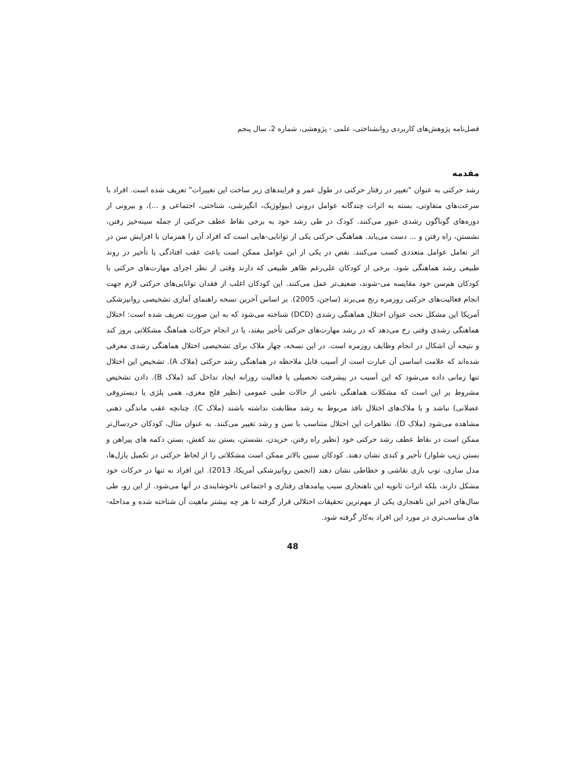فصل‌نامه پژوهش‌های کاربردی روانشناختی، علمی - پژوهشی، شماره 2، سال پنجم
مقدمه
رشد حرکتی به عنوان "تغییر در رفتار حرکتی در طول عمر و فرایندهای زیر ساخت این تغییرات" تعریف شده است. افراد با سرعت‌های متفاوتی، بسته به اثرات چندگانه عوامل درونی (بیولوژیک، انگیزشی، شناختی، اجتماعی و ...)، و بیرونی از دوره‌های گوناگون رشدی عبور می‌کنند. کودک در طی رشد خود به برخی نقاط عطف حرکتی از جمله سینه‌خیز رفتن، نشستن، راه رفتن و ... دست می‌یابد. هماهنگی حرکتی یکی از توانایی-هایی است که افراد آن را همزمان با افزایش سن در اثر تعامل عوامل متعددی کسب می‌کنند. نقص در یکی از این عوامل ممکن است باعث عقب افتادگی یا تأخیر در روند طبیعی رشد هماهنگی شود. برخی از کودکان علی‌رغم ظاهر طبیعی که دارند وقتی از نظر اجرای مهارت‌های حرکتی با کودکان هم‌سن خود مقایسه می-شوند، ضعیف‌تر عمل می‌کنند. این کودکان اغلب از فقدان توانایی‌های حرکتی لازم جهت انجام فعالیت‌های حرکتی روزمره رنج می‌برند (ساجن، 2005). بر اساس آخرین نسخه راهنمای آماری تشخیصی روانپزشکی آمریکا این مشکل تحت عنوان اختلال هماهنگی رشدی (DCD) شناخته می‌شود که به این صورت تعریف شده است: اختلال هماهنگی رشدی وقتی رخ می‌دهد که در رشد مهارت‌های حرکتی تأخیر بیفتد، یا در انجام حرکات هماهنگ مشکلاتی بروز کند و نتیجه آن اشکال در انجام وظایف روزمره است. در این نسخه، چهار ملاک برای تشخیصی اختلال هماهنگی رشدی معرفی شده‌اند که علامت اساسی آن عبارت است از آسیب قابل ملاحظه در هماهنگی رشد حرکتی (ملاک A). تشخیص این اختلال تنها زمانی داده می‌شود که این آسیب در پیشرفت تحصیلی یا فعالیت روزانه ایجاد تداخل کند (ملاک B). دادن تشخیص مشروط بر این است که مشکلات هماهنگی ناشی از حالات طبی عمومی (نظیر فلج مغزی، همی پلژی یا دیستروفی عضلانی) نباشد و با ملاک‌های اختلال نافذ مربوط به رشد مطابقت نداشته باشند (ملاک C). چنانچه عقب ماندگی ذهنی مشاهده می‌شود (ملاک D). تظاهرات این اختلال متناسب با سن و رشد تغییر می‌کنند. به عنوان مثال، کودکان خردسال‌تر ممکن است در نقاط عطف رشد حرکتی خود (نظیر راه رفتن، خزیدن، نشستن، بستن بند کفش، بستن دکمه های پیراهن و بستن زیپ شلوار) تأخیر و کندی نشان دهند. کودکان سنین بالاتر ممکن است مشکلاتی را از لحاظ حرکتی در تکمیل پازل‌ها، مدل سازی، توپ بازی نقاشی و خطاطی نشان دهند (انجمن روانپزشکی آمریکا، 2013). این افراد نه تنها در حرکات خود مشکل دارند، بلکه اثرات ثانویه این ناهنجاری سبب پیامدهای رفتاری و اجتماعی ناخوشایندی در آنها می‌شود. از این رو، طی سال‌های اخیر این ناهنجاری یکی از مهم‌ترین تحقیقات اختلالی قرار گرفته تا هر چه بیشتر ماهیت آن شناخته شده و مداخله-های مناسب‌تری در مورد این افراد به‌کار گرفته شود.
48